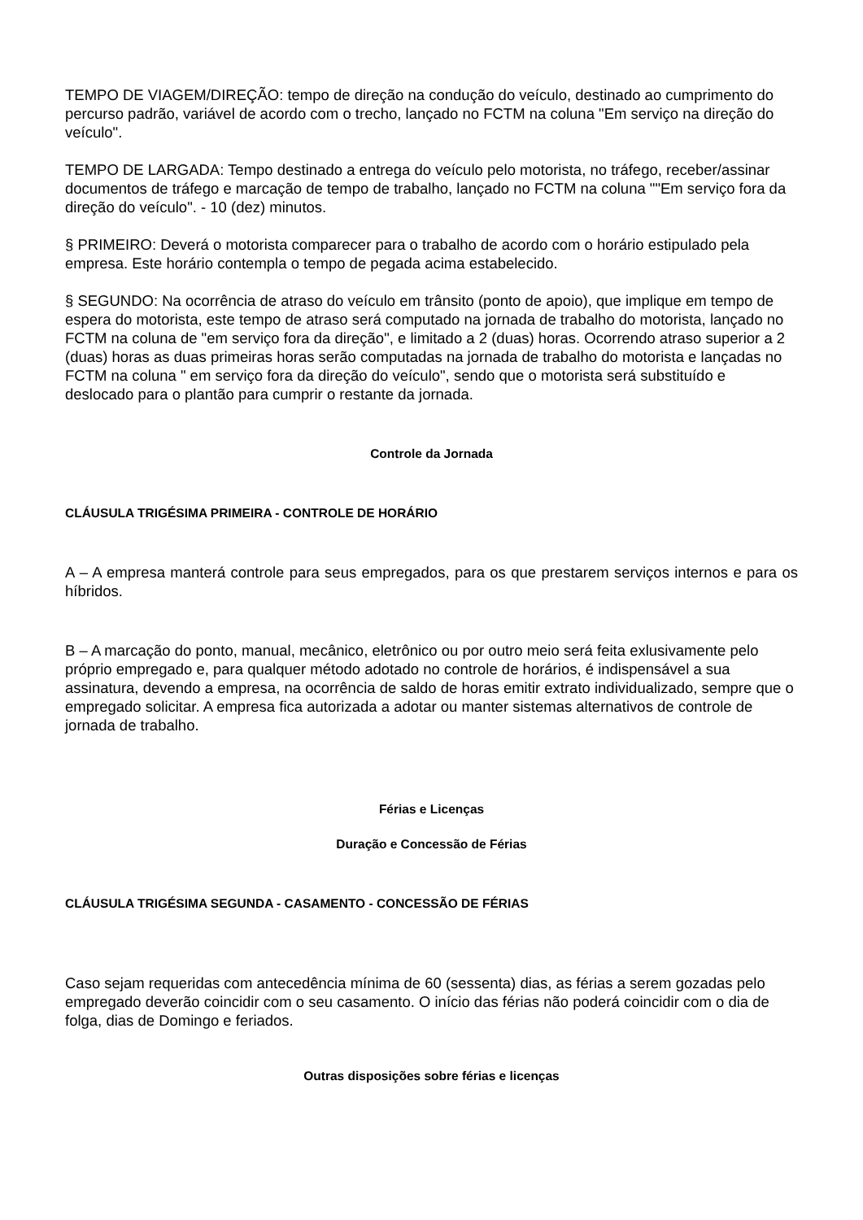TEMPO DE VIAGEM/DIREÇÃO: tempo de direção na condução do veículo, destinado ao cumprimento do percurso padrão, variável de acordo com o trecho, lançado no FCTM na coluna "Em serviço na direção do veículo".
TEMPO DE LARGADA: Tempo destinado a entrega do veículo pelo motorista, no tráfego, receber/assinar documentos de tráfego e marcação de tempo de trabalho, lançado no FCTM na coluna ""Em serviço fora da direção do veículo". - 10 (dez) minutos.
§ PRIMEIRO: Deverá o motorista comparecer para o trabalho de acordo com o horário estipulado pela empresa. Este horário contempla o tempo de pegada acima estabelecido.
§ SEGUNDO: Na ocorrência de atraso do veículo em trânsito (ponto de apoio), que implique em tempo de espera do motorista, este tempo de atraso será computado na jornada de trabalho do motorista, lançado no FCTM na coluna de "em serviço fora da direção", e limitado a 2 (duas) horas. Ocorrendo atraso superior a 2 (duas) horas as duas primeiras horas serão computadas na jornada de trabalho do motorista e lançadas no FCTM na coluna " em serviço fora da direção do veículo", sendo que o motorista será substituído e deslocado para o plantão para cumprir o restante da jornada.
Controle da Jornada
CLÁUSULA TRIGÉSIMA PRIMEIRA - CONTROLE DE HORÁRIO
A – A empresa manterá controle para seus empregados, para os que prestarem serviços internos e para os híbridos.
B – A marcação do ponto, manual, mecânico, eletrônico ou por outro meio será feita exlusivamente pelo próprio empregado e, para qualquer método adotado no controle de horários, é indispensável a sua assinatura, devendo a empresa, na ocorrência de saldo de horas emitir extrato individualizado, sempre que o empregado solicitar. A empresa fica autorizada a adotar ou manter sistemas alternativos de controle de jornada de trabalho.
Férias e Licenças
Duração e Concessão de Férias
CLÁUSULA TRIGÉSIMA SEGUNDA - CASAMENTO - CONCESSÃO DE FÉRIAS
Caso sejam requeridas com antecedência mínima de 60 (sessenta) dias, as férias a serem gozadas pelo empregado deverão coincidir com o seu casamento. O início das férias não poderá coincidir com o dia de folga, dias de Domingo e feriados.
Outras disposições sobre férias e licenças